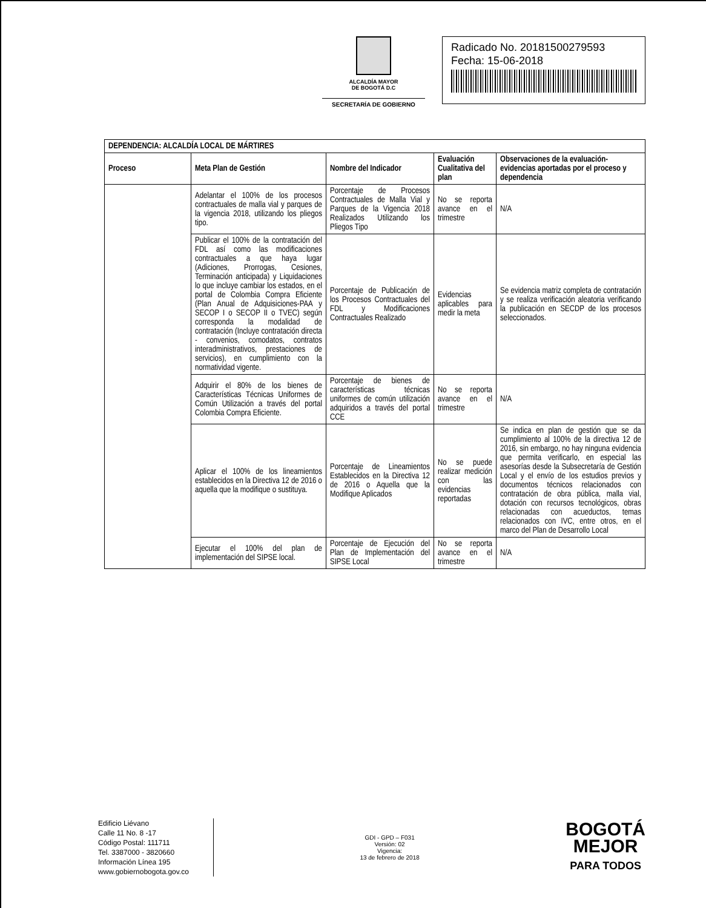ALCALDÍA MAYOR
DE BOGOTÁ D.C
SECRETARÍA DE GOBIERNO
Radicado No. 20181500279593
Fecha: 15-06-2018
| DEPENDENCIA: ALCALDÍA LOCAL DE MÁRTIRES | | | | |
| --- | --- | --- | --- | --- |
| Proceso | Meta Plan de Gestión | Nombre del Indicador | Evaluación Cualitativa del plan | Observaciones de la evaluación-evidencias aportadas por el proceso y dependencia |
| | Adelantar el 100% de los procesos contractuales de malla vial y parques de la vigencia 2018, utilizando los pliegos tipo. | Porcentaje de Procesos Contractuales de Malla Vial y Parques de la Vigencia 2018 Realizados Utilizando los Pliegos Tipo | No se reporta avance en el trimestre | N/A |
| | Publicar el 100% de la contratación del FDL así como las modificaciones contractuales a que haya lugar (Adiciones, Prorrogas, Cesiones, Terminación anticipada) y Liquidaciones lo que incluye cambiar los estados, en el portal de Colombia Compra Eficiente (Plan Anual de Adquisiciones-PAA y SECOP I o SECOP II o TVEC) según corresponda la modalidad de contratación (Incluye contratación directa - convenios, comodatos, contratos interadministrativos, prestaciones de servicios), en cumplimiento con la normatividad vigente. | Porcentaje de Publicación de los Procesos Contractuales del FDL y Modificaciones Contractuales Realizado | Evidencias aplicables para medir la meta | Se evidencia matriz completa de contratación y se realiza verificación aleatoria verificando la publicación en SECDP de los procesos seleccionados. |
| | Adquirir el 80% de los bienes de Características Técnicas Uniformes de Común Utilización a través del portal Colombia Compra Eficiente. | Porcentaje de bienes de características técnicas uniformes de común utilización adquiridos a través del portal CCE | No se reporta avance en el trimestre | N/A |
| | Aplicar el 100% de los lineamientos establecidos en la Directiva 12 de 2016 o aquella que la modifique o sustituya. | Porcentaje de Lineamientos Establecidos en la Directiva 12 de 2016 o Aquella que la Modifique Aplicados | No se puede realizar medición con las evidencias reportadas | Se indica en plan de gestión que se da cumplimiento al 100% de la directiva 12 de 2016, sin embargo, no hay ninguna evidencia que permita verificarlo, en especial las asesorías desde la Subsecretaría de Gestión Local y el envío de los estudios previos y documentos técnicos relacionados con contratación de obra pública, malla vial, dotación con recursos tecnológicos, obras relacionadas con acueductos, temas relacionados con IVC, entre otros, en el marco del Plan de Desarrollo Local |
| | Ejecutar el 100% del plan de implementación del SIPSE local. | Porcentaje de Ejecución del Plan de Implementación del SIPSE Local | No se reporta avance en el trimestre | N/A |
Edificio Liévano
Calle 11 No. 8 -17
Código Postal: 111711
Tel. 3387000 - 3820660
Información Línea 195
www.gobiernobogota.gov.co
GDI - GPD – F031
Versión: 02
Vigencia:
13 de febrero de 2018
BOGOTÁ
MEJOR
PARA TODOS